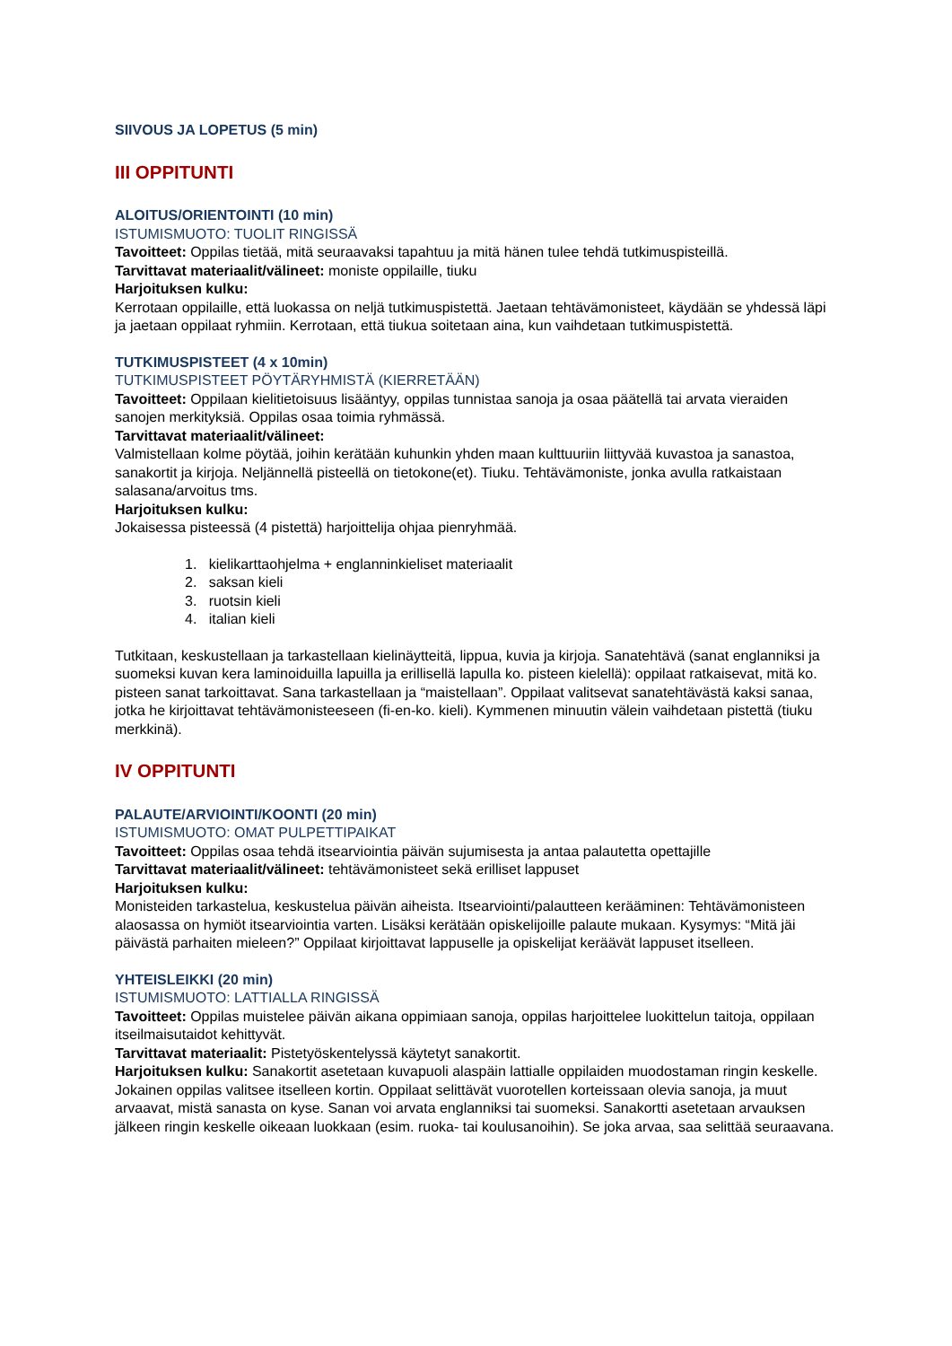SIIVOUS JA LOPETUS (5 min)
III OPPITUNTI
ALOITUS/ORIENTOINTI (10 min)
ISTUMISMUOTO: TUOLIT RINGISSÄ
Tavoitteet: Oppilas tietää, mitä seuraavaksi tapahtuu ja mitä hänen tulee tehdä tutkimuspisteillä.
Tarvittavat materiaalit/välineet: moniste oppilaille, tiuku
Harjoituksen kulku:
Kerrotaan oppilaille, että luokassa on neljä tutkimuspistettä. Jaetaan tehtävämonisteet, käydään se yhdessä läpi ja jaetaan oppilaat ryhmiin. Kerrotaan, että tiukua soitetaan aina, kun vaihdetaan tutkimuspistettä.
TUTKIMUSPISTEET (4 x 10min)
TUTKIMUSPISTEET PÖYTÄRYHMISTÄ (KIERRETÄÄN)
Tavoitteet: Oppilaan kielitietoisuus lisääntyy, oppilas tunnistaa sanoja ja osaa päätellä tai arvata vieraiden sanojen merkityksiä. Oppilas osaa toimia ryhmässä.
Tarvittavat materiaalit/välineet:
Valmistellaan kolme pöytää, joihin kerätään kuhunkin yhden maan kulttuuriin liittyvää kuvastoa ja sanastoa, sanakortit ja kirjoja. Neljännellä pisteellä on tietokone(et). Tiuku. Tehtävämoniste, jonka avulla ratkaistaan salasana/arvoitus tms.
Harjoituksen kulku:
Jokaisessa pisteessä (4 pistettä) harjoittelija ohjaa pienryhmää.
1. kielikarttaohjelma + englanninkieliset materiaalit
2. saksan kieli
3. ruotsin kieli
4. italian kieli
Tutkitaan, keskustellaan ja tarkastellaan kielinäytteitä, lippua, kuvia ja kirjoja. Sanatehtävä (sanat englanniksi ja suomeksi kuvan kera laminoiduilla lapuilla ja erillisellä lapulla ko. pisteen kielellä): oppilaat ratkaisevat, mitä ko. pisteen sanat tarkoittavat. Sana tarkastellaan ja “maistellaan”. Oppilaat valitsevat sanatehtävästä kaksi sanaa, jotka he kirjoittavat tehtävämonisteeseen (fi-en-ko. kieli). Kymmenen minuutin välein vaihdetaan pistettä (tiuku merkkinä).
IV OPPITUNTI
PALAUTE/ARVIOINTI/KOONTI (20 min)
ISTUMISMUOTO: OMAT PULPETTIPAIKAT
Tavoitteet: Oppilas osaa tehdä itsearviointia päivän sujumisesta ja antaa palautetta opettajille
Tarvittavat materiaalit/välineet: tehtävämonisteet sekä erilliset lappuset
Harjoituksen kulku:
Monisteiden tarkastelua, keskustelua päivän aiheista. Itsearviointi/palautteen kerääminen: Tehtävämonisteen alaosassa on hymiöt itsearviointia varten. Lisäksi kerätään opiskelijoille palaute mukaan. Kysymys: “Mitä jäi päivästä parhaiten mieleen?” Oppilaat kirjoittavat lappuselle ja opiskelijat keräävät lappuset itselleen.
YHTEISLEIKKI (20 min)
ISTUMISMUOTO: LATTIALLA RINGISSÄ
Tavoitteet: Oppilas muistelee päivän aikana oppimiaan sanoja, oppilas harjoittelee luokittelun taitoja, oppilaan itseilmaisutaidot kehittyvät.
Tarvittavat materiaalit: Pistetyöskentelyssä käytetyt sanakortit.
Harjoituksen kulku: Sanakortit asetetaan kuvapuoli alaspäin lattialle oppilaiden muodostaman ringin keskelle. Jokainen oppilas valitsee itselleen kortin. Oppilaat selittävät vuorotellen korteissaan olevia sanoja, ja muut arvaavat, mistä sanasta on kyse. Sanan voi arvata englanniksi tai suomeksi. Sanakortti asetetaan arvauksen jälkeen ringin keskelle oikeaan luokkaan (esim. ruoka- tai koulusanoihin). Se joka arvaa, saa selittää seuraavana.